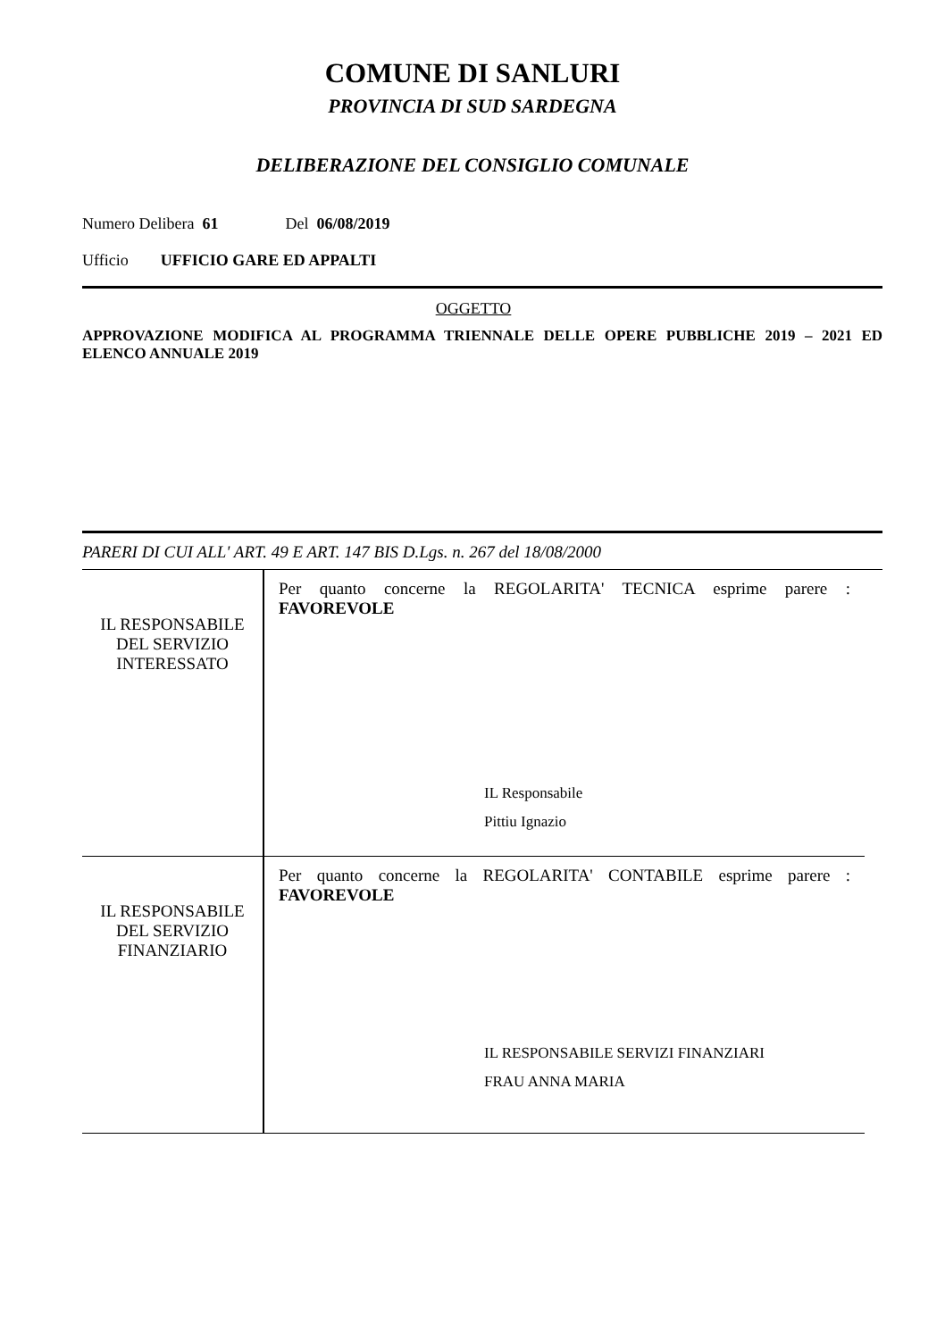COMUNE DI SANLURI
PROVINCIA DI SUD SARDEGNA
DELIBERAZIONE DEL CONSIGLIO COMUNALE
Numero Delibera 61 Del 06/08/2019
Ufficio UFFICIO GARE ED APPALTI
OGGETTO
APPROVAZIONE MODIFICA AL PROGRAMMA TRIENNALE DELLE OPERE PUBBLICHE 2019 – 2021 ED ELENCO ANNUALE 2019
PARERI DI CUI ALL' ART. 49 E ART. 147 BIS D.Lgs. n. 267 del 18/08/2000
| IL RESPONSABILE DEL SERVIZIO INTERESSATO | Per quanto concerne la REGOLARITA' TECNICA esprime parere : FAVOREVOLE IL Responsabile Pittiu Ignazio |
| IL RESPONSABILE DEL SERVIZIO FINANZIARIO | Per quanto concerne la REGOLARITA' CONTABILE esprime parere : FAVOREVOLE IL RESPONSABILE SERVIZI FINANZIARI FRAU ANNA MARIA |